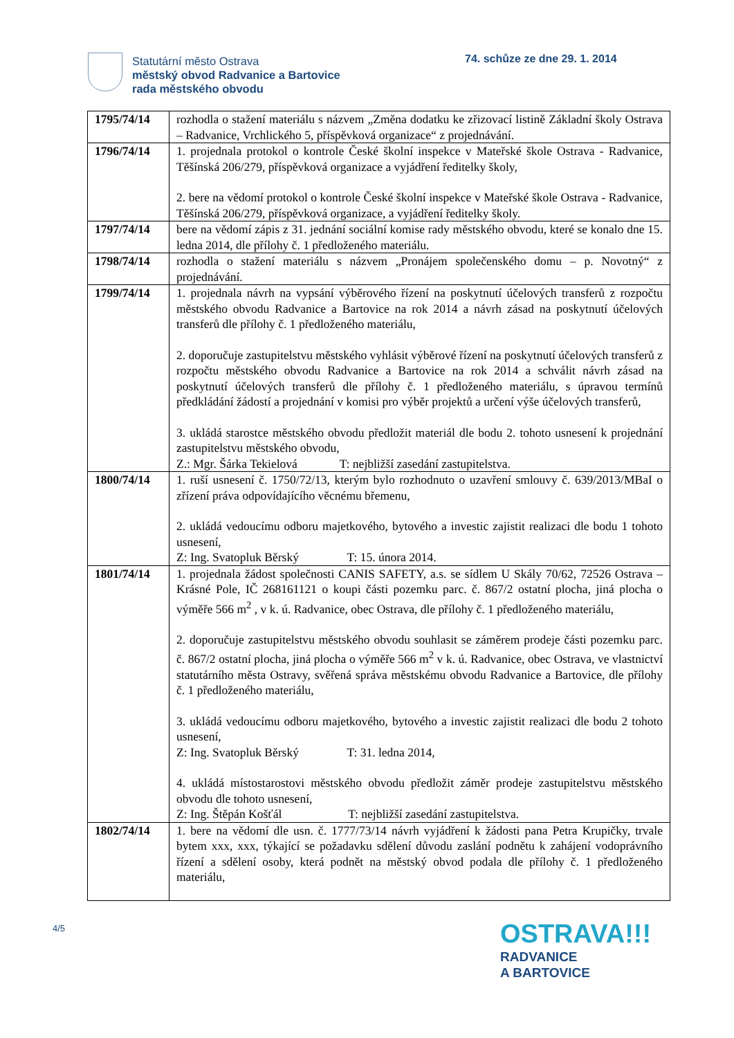Statutární město Ostrava
městský obvod Radvanice a Bartovice
rada městského obvodu
74. schůze ze dne 29. 1. 2014
| 1795/74/14 | rozhodla o stažení materiálu s názvem „Změna dodatku ke zřizovací listině Základní školy Ostrava – Radvanice, Vrchlického 5, příspěvková organizace“ z projednávání. |
| 1796/74/14 | 1. projednala protokol o kontrole České školní inspekce v Mateřské škole Ostrava - Radvanice, Těšínská 206/279, příspěvková organizace a vyjádření ředitelky školy, 2. bere na vědomí protokol o kontrole České školní inspekce v Mateřské škole Ostrava - Radvanice, Těšínská 206/279, příspěvková organizace, a vyjádření ředitelky školy. |
| 1797/74/14 | bere na vědomí zápis z 31. jednání sociální komise rady městského obvodu, které se konalo dne 15. ledna 2014, dle přílohy č. 1 předloženého materiálu. |
| 1798/74/14 | rozhodla o stažení materiálu s názvem „Pronájem společenského domu – p. Novotný“ z projednávání. |
| 1799/74/14 | 1. projednala návrh na vypsání výběrového řízení na poskytnutí účelových transferů z rozpočtu městského obvodu Radvanice a Bartovice na rok 2014 a návrh zásad na poskytnutí účelových transferů dle přílohy č. 1 předloženého materiálu, 2. doporučuje zastupitelstvu městského vyhlásit výběrové řízení na poskytnutí účelových transferů z rozpočtu městského obvodu Radvanice a Bartovice na rok 2014 a schválit návrh zásad na poskytnutí účelových transferů dle přílohy č. 1 předloženého materiálu, s úpravou termínů předkládání žádostí a projednání v komisi pro výběr projektů a určení výše účelových transferů, 3. ukládá starostce městského obvodu předložit materiál dle bodu 2. tohoto usnesení k projednání zastupitelstvu městského obvodu, Z.: Mgr. Šárka Tekielová T: nejbližší zasedání zastupitelstva. |
| 1800/74/14 | 1. ruší usnesení č. 1750/72/13, kterým bylo rozhodnuto o uzavření smlouvy č. 639/2013/MBaI o zřízení práva odpovídajícího věcnému břemenu, 2. ukládá vedoucímu odboru majetkového, bytového a investic zajistit realizaci dle bodu 1 tohoto usnesení, Z: Ing. Svatopluk Běrský T: 15. února 2014. |
| 1801/74/14 | 1. projednala žádost společnosti CANIS SAFETY, a.s. se sídlem U Skály 70/62, 72526 Ostrava – Krásné Pole, IČ 268161121 o koupi části pozemku parc. č. 867/2 ostatní plocha, jiná plocha o výměře 566 m<sup>2</sup> , v k. ú. Radvanice, obec Ostrava, dle přílohy č. 1 předloženého materiálu, 2. doporučuje zastupitelstvu městského obvodu souhlasit se záměrem prodeje části pozemku parc. č. 867/2 ostatní plocha, jiná plocha o výměře 566 m<sup>2</sup> v k. ú. Radvanice, obec Ostrava, ve vlastnictví statutárního města Ostravy, svěřená správa městskému obvodu Radvanice a Bartovice, dle přílohy č. 1 předloženého materiálu, 3. ukládá vedoucímu odboru majetkového, bytového a investic zajistit realizaci dle bodu 2 tohoto usnesení, Z: Ing. Svatopluk Běrský T: 31. ledna 2014, 4. ukládá místostarostovi městského obvodu předložit záměr prodeje zastupitelstvu městského obvodu dle tohoto usnesení, Z: Ing. Štěpán Košťál T: nejbližší zasedání zastupitelstva. |
| 1802/74/14 | 1. bere na vědomí dle usn. č. 1777/73/14 návrh vyjádření k žádosti pana Petra Krupičky, trvale bytem xxx, xxx, týkající se požadavku sdělení důvodu zaslání podnětu k zahájení vodoprávního řízení a sdělení osoby, která podnět na městský obvod podala dle přílohy č. 1 předloženého materiálu, |
4/5
OSTRAVA!!!
RADVANICE
A BARTOVICE